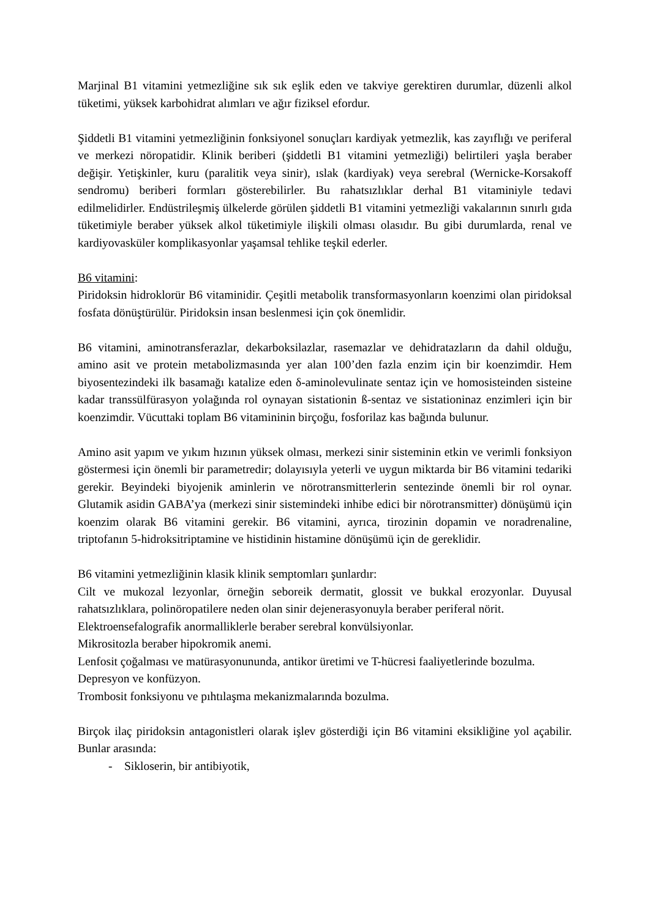Marjinal B1 vitamini yetmezliğine sık sık eşlik eden ve takviye gerektiren durumlar, düzenli alkol tüketimi, yüksek karbohidrat alımları ve ağır fiziksel efordur.
Şiddetli B1 vitamini yetmezliğinin fonksiyonel sonuçları kardiyak yetmezlik, kas zayıflığı ve periferal ve merkezi nöropatidir. Klinik beriberi (şiddetli B1 vitamini yetmezliği) belirtileri yaşla beraber değişir. Yetişkinler, kuru (paralitik veya sinir), ıslak (kardiyak) veya serebral (Wernicke-Korsakoff sendromu) beriberi formları gösterebilirler. Bu rahatsızlıklar derhal B1 vitaminiyle tedavi edilmelidirler. Endüstrileşmiş ülkelerde görülen şiddetli B1 vitamini yetmezliği vakalarının sınırlı gıda tüketimiyle beraber yüksek alkol tüketimiyle ilişkili olması olasıdır. Bu gibi durumlarda, renal ve kardiyovasküler komplikasyonlar yaşamsal tehlike teşkil ederler.
B6 vitamini:
Piridoksin hidroklorür B6 vitaminidir. Çeşitli metabolik transformasyonların koenzimi olan piridoksal fosfata dönüştürülür. Piridoksin insan beslenmesi için çok önemlidir.
B6 vitamini, aminotransferazlar, dekarboksilazlar, rasemazlar ve dehidratazların da dahil olduğu, amino asit ve protein metabolizmasında yer alan 100’den fazla enzim için bir koenzimdir. Hem biyosentezindeki ilk basamağı katalize eden δ-aminolevulinate sentaz için ve homosisteinden sisteine kadar transsülfürasyon yolağında rol oynayan sistationin ß-sentaz ve sistationinaz enzimleri için bir koenzimdir. Vücuttaki toplam B6 vitamininin birçoğu, fosforilaz kas bağında bulunur.
Amino asit yapım ve yıkım hızının yüksek olması, merkezi sinir sisteminin etkin ve verimli fonksiyon göstermesi için önemli bir parametredir; dolayısıyla yeterli ve uygun miktarda bir B6 vitamini tedariki gerekir. Beyindeki biyojenik aminlerin ve nörotransmitterlerin sentezinde önemli bir rol oynar. Glutamik asidin GABA’ya (merkezi sinir sistemindeki inhibe edici bir nörotransmitter) dönüşümü için koenzim olarak B6 vitamini gerekir. B6 vitamini, ayrıca, tirozinin dopamin ve noradrenaline, triptofanın 5-hidroksitriptamine ve histidinin histamine dönüşümü için de gereklidir.
B6 vitamini yetmezliğinin klasik klinik semptomları şunlardır:
Cilt ve mukozal lezyonlar, örneğin seboreik dermatit, glossit ve bukkal erozyonlar. Duyusal rahatsızlıklara, polinöropatilere neden olan sinir dejenerasyonuyla beraber periferal nörit.
Elektroensefalografik anormalliklerle beraber serebral konvülsiyonlar.
Mikrositozla beraber hipokromik anemi.
Lenfosit çoğalması ve matürasyonununda, antikor üretimi ve T-hücresi faaliyetlerinde bozulma.
Depresyon ve konfüzyon.
Trombosit fonksiyonu ve pıhtılaşma mekanizmalarında bozulma.
Birçok ilaç piridoksin antagonistleri olarak işlev gösterdiği için B6 vitamini eksikliğine yol açabilir. Bunlar arasında:
- Sikloserin, bir antibiyotik,